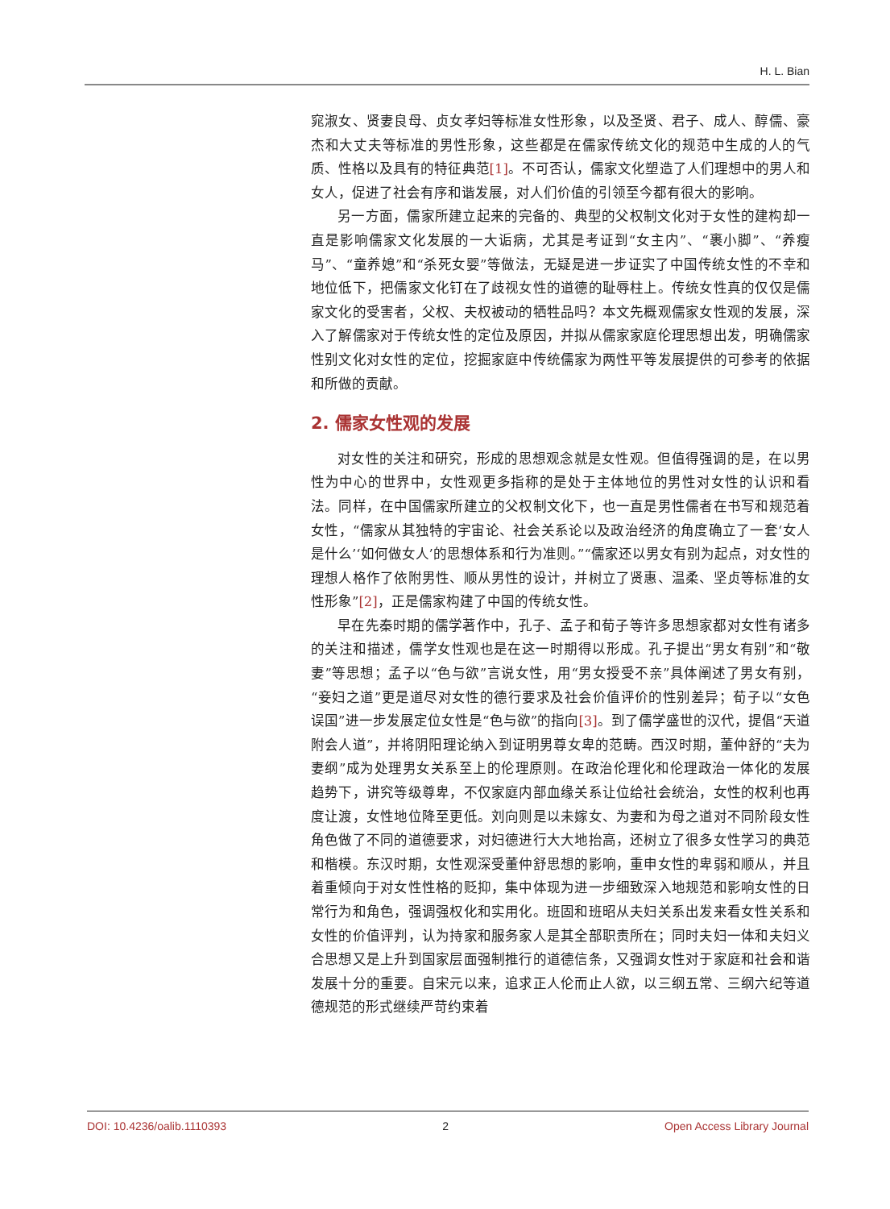H. L. Bian
窕淑女、贤妻良母、贞女孝妇等标准女性形象，以及圣贤、君子、成人、醇儒、豪杰和大丈夫等标准的男性形象，这些都是在儒家传统文化的规范中生成的人的气质、性格以及具有的特征典范[1]。不可否认，儒家文化塑造了人们理想中的男人和女人，促进了社会有序和谐发展，对人们价值的引领至今都有很大的影响。
另一方面，儒家所建立起来的完备的、典型的父权制文化对于女性的建构却一直是影响儒家文化发展的一大诟病，尤其是考证到“女主内”、“裹小脚”、“养瘦马”、“童养媳”和“杀死女婴”等做法，无疑是进一步证实了中国传统女性的不幸和地位低下，把儒家文化钉在了歧视女性的道德的耻辱柱上。传统女性真的仅仅是儒家文化的受害者，父权、夫权被动的牺牲品吗？本文先概观儒家女性观的发展，深入了解儒家对于传统女性的定位及原因，并拟从儒家家庭伦理思想出发，明确儒家性别文化对女性的定位，挖掘家庭中传统儒家为两性平等发展提供的可参考的依据和所做的贡献。
2. 儒家女性观的发展
对女性的关注和研究，形成的思想观念就是女性观。但值得强调的是，在以男性为中心的世界中，女性观更多指称的是处于主体地位的男性对女性的认识和看法。同样，在中国儒家所建立的父权制文化下，也一直是男性儒者在书写和规范着女性，“儒家从其独特的宇宙论、社会关系论以及政治经济的角度确立了一套‘女人是什么’‘如何做女人’的思想体系和行为准则。”“儒家还以男女有别为起点，对女性的理想人格作了依附男性、顺从男性的设计，并树立了贤惠、温柔、坚贞等标准的女性形象”[2]，正是儒家构建了中国的传统女性。
早在先秦时期的儒学著作中，孔子、孟子和荀子等许多思想家都对女性有诸多的关注和描述，儒学女性观也是在这一时期得以形成。孔子提出“男女有别”和“敬妻”等思想；孟子以“色与欲”言说女性，用“男女授受不亲”具体阐述了男女有别，“妾妇之道”更是道尽对女性的德行要求及社会价值评价的性别差异；荀子以“女色误国”进一步发展定位女性是“色与欲”的指向[3]。到了儒学盛世的汉代，提倡“天道附会人道”，并将阴阳理论纳入到证明男尊女卑的范畴。西汉时期，董仲舒的“夫为妻纲”成为处理男女关系至上的伦理原则。在政治伦理化和伦理政治一体化的发展趋势下，讲究等级尊卑，不仅家庭内部血缘关系让位给社会统治，女性的权利也再度让渡，女性地位降至更低。刘向则是以未嫁女、为妻和为母之道对不同阶段女性角色做了不同的道德要求，对妇德进行大大地抬高，还树立了很多女性学习的典范和楷模。东汉时期，女性观深受董仲舒思想的影响，重申女性的卑弱和顺从，并且着重倾向于对女性性格的贬抑，集中体现为进一步细致深入地规范和影响女性的日常行为和角色，强调强权化和实用化。班固和班昭从夫妇关系出发来看女性关系和女性的价值评判，认为持家和服务家人是其全部职责所在；同时夫妇一体和夫妇义合思想又是上升到国家层面强制推行的道德信条，又强调女性对于家庭和社会和谐发展十分的重要。自宋元以来，追求正人伦而止人欲，以三纲五常、三纲六纪等道德规范的形式继续严苛约束着
DOI: 10.4236/oalib.1110393 2 Open Access Library Journal